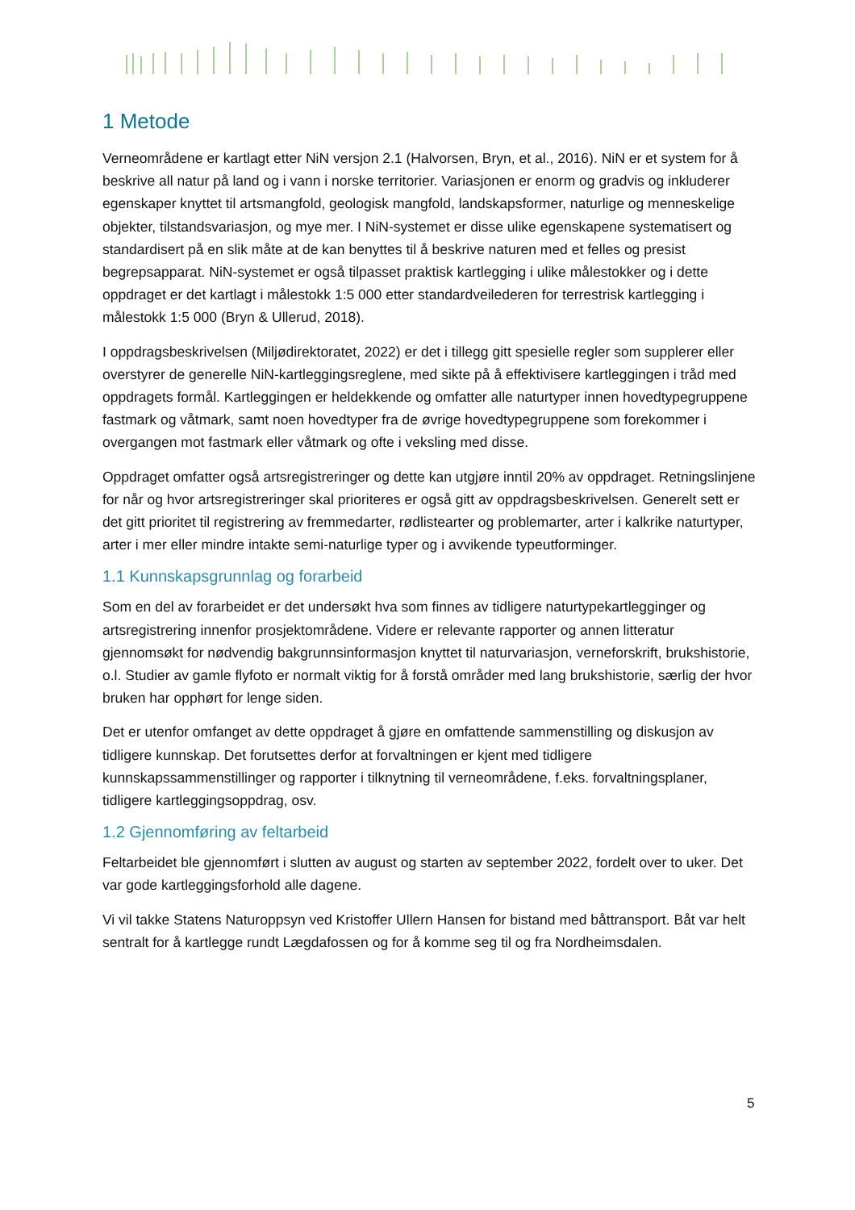1 Metode
Verneområdene er kartlagt etter NiN versjon 2.1 (Halvorsen, Bryn, et al., 2016). NiN er et system for å beskrive all natur på land og i vann i norske territorier. Variasjonen er enorm og gradvis og inkluderer egenskaper knyttet til artsmangfold, geologisk mangfold, landskapsformer, naturlige og menneskelige objekter, tilstandsvariasjon, og mye mer. I NiN-systemet er disse ulike egenskapene systematisert og standardisert på en slik måte at de kan benyttes til å beskrive naturen med et felles og presist begrepsapparat. NiN-systemet er også tilpasset praktisk kartlegging i ulike målestokker og i dette oppdraget er det kartlagt i målestokk 1:5 000 etter standardveilederen for terrestrisk kartlegging i målestokk 1:5 000 (Bryn & Ullerud, 2018).
I oppdragsbeskrivelsen (Miljødirektoratet, 2022) er det i tillegg gitt spesielle regler som supplerer eller overstyrer de generelle NiN-kartleggingsreglene, med sikte på å effektivisere kartleggingen i tråd med oppdragets formål. Kartleggingen er heldekkende og omfatter alle naturtyper innen hovedtypegruppene fastmark og våtmark, samt noen hovedtyper fra de øvrige hovedtypegruppene som forekommer i overgangen mot fastmark eller våtmark og ofte i veksling med disse.
Oppdraget omfatter også artsregistreringer og dette kan utgjøre inntil 20% av oppdraget. Retningslinjene for når og hvor artsregistreringer skal prioriteres er også gitt av oppdragsbeskrivelsen. Generelt sett er det gitt prioritet til registrering av fremmedarter, rødlistearter og problemarter, arter i kalkrike naturtyper, arter i mer eller mindre intakte semi-naturlige typer og i avvikende typeutforminger.
1.1 Kunnskapsgrunnlag og forarbeid
Som en del av forarbeidet er det undersøkt hva som finnes av tidligere naturtypekartlegginger og artsregistrering innenfor prosjektområdene. Videre er relevante rapporter og annen litteratur gjennomsøkt for nødvendig bakgrunnsinformasjon knyttet til naturvariasjon, verneforskrift, brukshistorie, o.l. Studier av gamle flyfoto er normalt viktig for å forstå områder med lang brukshistorie, særlig der hvor bruken har opphørt for lenge siden.
Det er utenfor omfanget av dette oppdraget å gjøre en omfattende sammenstilling og diskusjon av tidligere kunnskap. Det forutsettes derfor at forvaltningen er kjent med tidligere kunnskapssammenstillinger og rapporter i tilknytning til verneområdene, f.eks. forvaltningsplaner, tidligere kartleggingsoppdrag, osv.
1.2 Gjennomføring av feltarbeid
Feltarbeidet ble gjennomført i slutten av august og starten av september 2022, fordelt over to uker. Det var gode kartleggingsforhold alle dagene.
Vi vil takke Statens Naturoppsyn ved Kristoffer Ullern Hansen for bistand med båttransport. Båt var helt sentralt for å kartlegge rundt Lægdafossen og for å komme seg til og fra Nordheimsdalen.
5